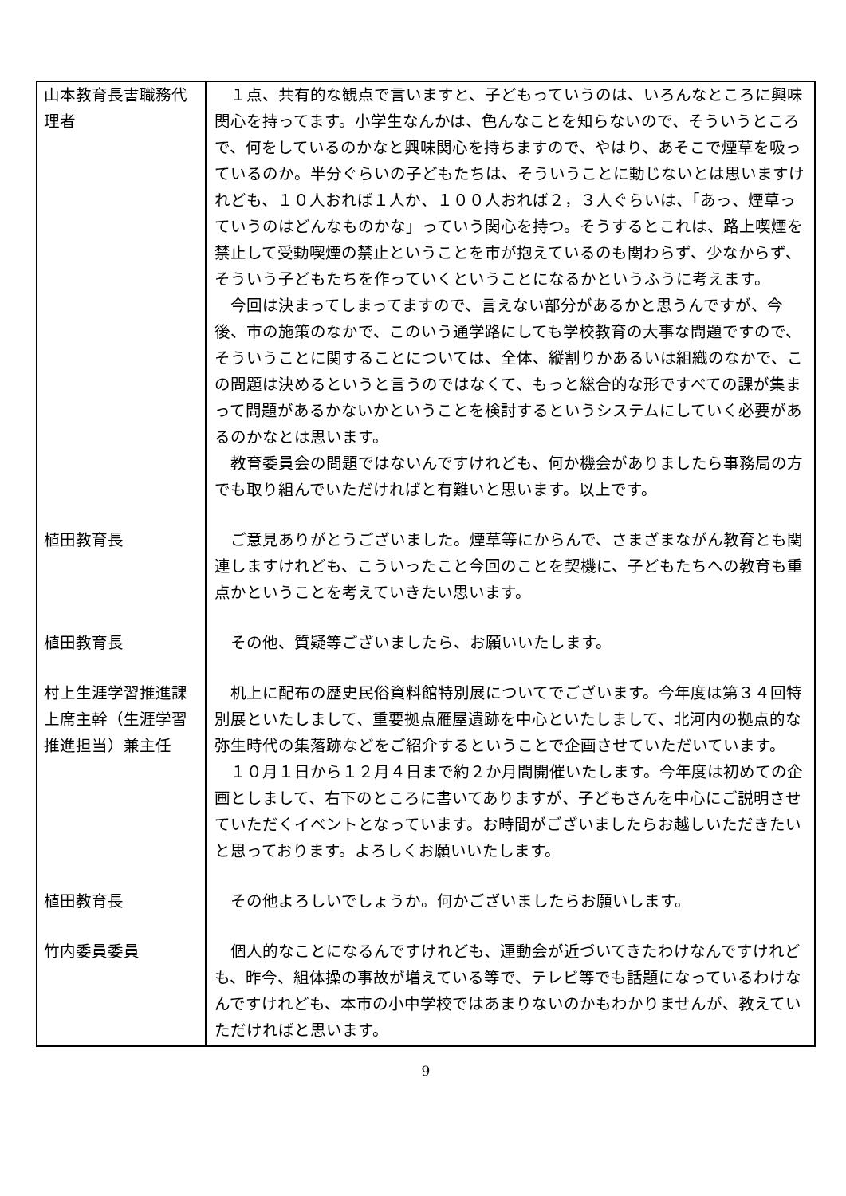| 山本教育長書職務代理者 | １点、共有的な観点で言いますと、子どもっていうのは、いろんなところに興味関心を持ってます。小学生なんかは、色んなことを知らないので、そういうところで、何をしているのかなと興味関心を持ちますので、やはり、あそこで煙草を吸っているのか。半分ぐらいの子どもたちは、そういうことに動じないとは思いますけれども、１０人おれば１人か、１００人おれば２，３人ぐらいは、「あっ、煙草っていうのはどんなものかな」っていう関心を持つ。そうするとこれは、路上喫煙を禁止して受動喫煙の禁止ということを市が抱えているのも関わらず、少なからず、そういう子どもたちを作っていくということになるかというふうに考えます。 今回は決まってしまってますので、言えない部分があるかと思うんですが、今後、市の施策のなかで、このいう通学路にしても学校教育の大事な問題ですので、そういうことに関することについては、全体、縦割りかあるいは組織のなかで、この問題は決めるというと言うのではなくて、もっと総合的な形ですべての課が集まって問題があるかないかということを検討するというシステムにしていく必要があるのかなとは思います。 教育委員会の問題ではないんですけれども、何か機会がありましたら事務局の方でも取り組んでいただければと有難いと思います。以上です。 |
| 植田教育長 | ご意見ありがとうございました。煙草等にからんで、さまざまながん教育とも関連しますけれども、こういったこと今回のことを契機に、子どもたちへの教育も重点かということを考えていきたい思います。 |
| 植田教育長 | その他、質疑等ございましたら、お願いいたします。 |
| 村上生涯学習推進課上席主幹（生涯学習推進担当）兼主任 | 机上に配布の歴史民俗資料館特別展についてでございます。今年度は第３４回特別展といたしまして、重要拠点雁屋遺跡を中心といたしまして、北河内の拠点的な弥生時代の集落跡などをご紹介するということで企画させていただいています。 １０月１日から１２月４日まで約２か月間開催いたします。今年度は初めての企画としまして、右下のところに書いてありますが、子どもさんを中心にご説明させていただくイベントとなっています。お時間がございましたらお越しいただきたいと思っております。よろしくお願いいたします。 |
| 植田教育長 | その他よろしいでしょうか。何かございましたらお願いします。 |
| 竹内委員委員 | 個人的なことになるんですけれども、運動会が近づいてきたわけなんですけれども、昨今、組体操の事故が増えている等で、テレビ等でも話題になっているわけなんですけれども、本市の小中学校ではあまりないのかもわかりませんが、教えていただければと思います。 |
9